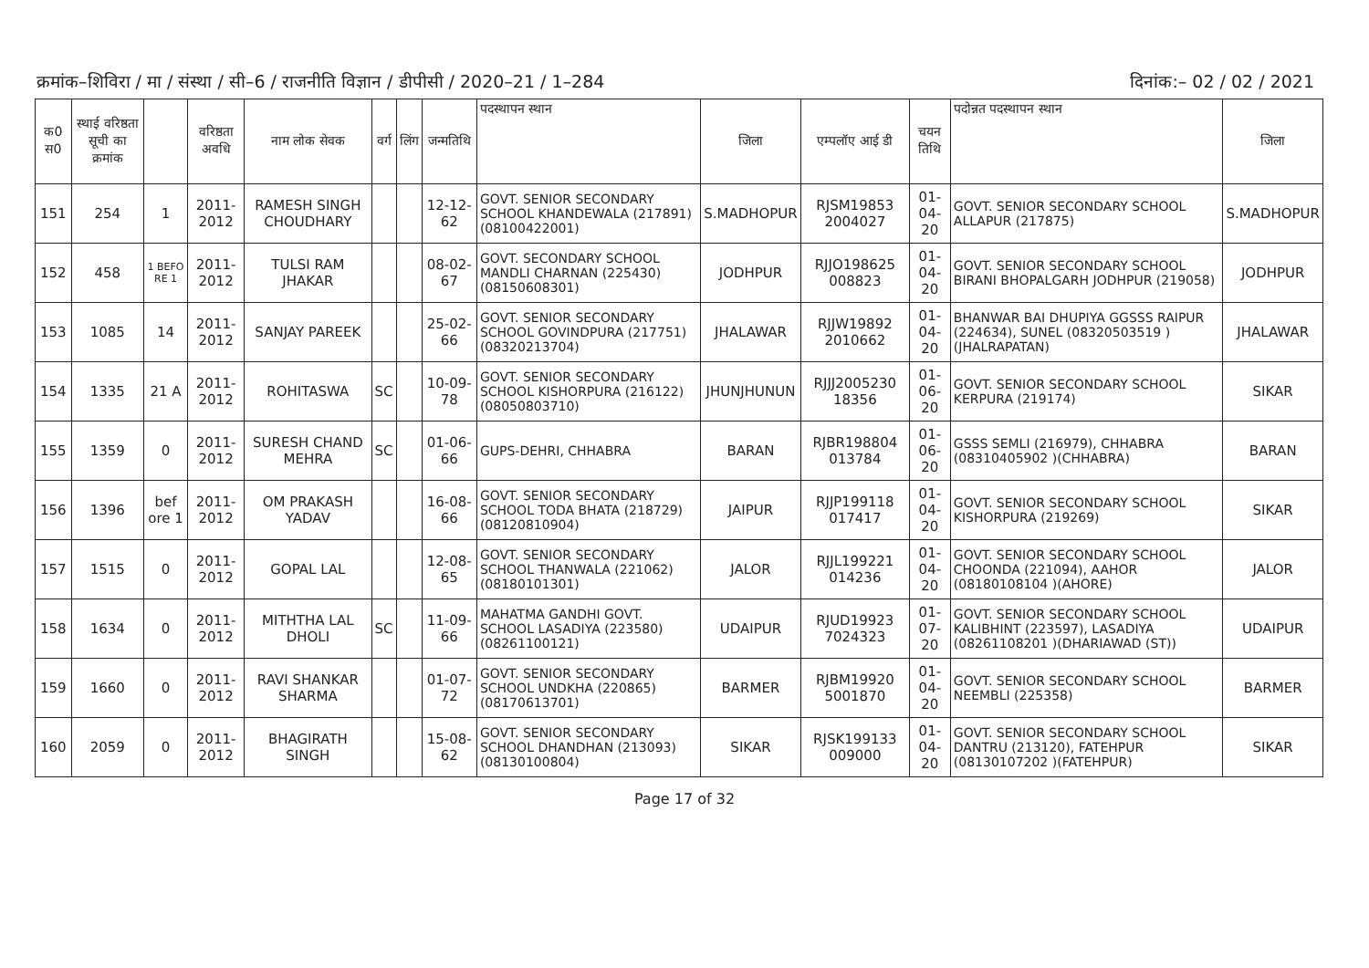क्रमांक–शिविरा / मा / संस्था / सी–6 / राजनीति विज्ञान / डीपीसी / 2020–21 / 1–284 दिनांक:– 02 / 02 / 2021
| क0 स0 | स्थाई वरिष्ठता सूची का क्रमांक | | वरिष्ठता अवधि | नाम लोक सेवक | वर्ग | लिंग | जन्मतिथि | पदस्थापन स्थान | जिला | एम्पलॉए आई डी | चयन तिथि | पदोन्नत पदस्थापन स्थान | जिला |
| --- | --- | --- | --- | --- | --- | --- | --- | --- | --- | --- | --- | --- | --- |
| 151 | 254 | 1 | 2011-2012 | RAMESH SINGH CHOUDHARY | | | 12-12-62 | GOVT. SENIOR SECONDARY SCHOOL KHANDEWALA (217891) (08100422001) | S.MADHOPUR | RJSM19853 2004027 | 01-04-20 | GOVT. SENIOR SECONDARY SCHOOL ALLAPUR (217875) | S.MADHOPUR |
| 152 | 458 | 1 BEFO RE 1 | 2011-2012 | TULSI RAM JHAKAR | | | 08-02-67 | GOVT. SECONDARY SCHOOL MANDLI CHARNAN (225430) (08150608301) | JODHPUR | RJJO198625 008823 | 01-04-20 | GOVT. SENIOR SECONDARY SCHOOL BIRANI BHOPALGARH JODHPUR (219058) | JODHPUR |
| 153 | 1085 | 14 | 2011-2012 | SANJAY PAREEK | | | 25-02-66 | GOVT. SENIOR SECONDARY SCHOOL GOVINDPURA (217751) (08320213704) | JHALAWAR | RJJW19892 2010662 | 01-04-20 | BHANWAR BAI DHUPIYA GGSSS RAIPUR (224634), SUNEL (08320503519 )(JHALRAPATAN) | JHALAWAR |
| 154 | 1335 | 21 A | 2011-2012 | ROHITASWA | SC | | 10-09-78 | GOVT. SENIOR SECONDARY SCHOOL KISHORPURA (216122) (08050803710) | JHUNJHUNUN | RJJJ2005230 18356 | 01-06-20 | GOVT. SENIOR SECONDARY SCHOOL KERPURA (219174) | SIKAR |
| 155 | 1359 | 0 | 2011-2012 | SURESH CHAND MEHRA | SC | | 01-06-66 | GUPS-DEHRI, CHHABRA | BARAN | RJBR198804 013784 | 01-06-20 | GSSS SEMLI (216979), CHHABRA (08310405902 )(CHHABRA) | BARAN |
| 156 | 1396 | bef ore 1 | 2011-2012 | OM PRAKASH YADAV | | | 16-08-66 | GOVT. SENIOR SECONDARY SCHOOL TODA BHATA (218729) (08120810904) | JAIPUR | RJJP199118 017417 | 01-04-20 | GOVT. SENIOR SECONDARY SCHOOL KISHORPURA (219269) | SIKAR |
| 157 | 1515 | 0 | 2011-2012 | GOPAL LAL | | | 12-08-65 | GOVT. SENIOR SECONDARY SCHOOL THANWALA (221062) (08180101301) | JALOR | RJJL199221 014236 | 01-04-20 | GOVT. SENIOR SECONDARY SCHOOL CHOONDA (221094), AAHOR (08180108104 )(AHORE) | JALOR |
| 158 | 1634 | 0 | 2011-2012 | MITHTHA LAL DHOLI | SC | | 11-09-66 | MAHATMA GANDHI GOVT. SCHOOL LASADIYA (223580) (08261100121) | UDAIPUR | RJUD19923 7024323 | 01-07-20 | GOVT. SENIOR SECONDARY SCHOOL KALIBHINT (223597), LASADIYA (08261108201 )(DHARIAWAD (ST)) | UDAIPUR |
| 159 | 1660 | 0 | 2011-2012 | RAVI SHANKAR SHARMA | | | 01-07-72 | GOVT. SENIOR SECONDARY SCHOOL UNDKHA (220865) (08170613701) | BARMER | RJBM19920 5001870 | 01-04-20 | GOVT. SENIOR SECONDARY SCHOOL NEEMBLI (225358) | BARMER |
| 160 | 2059 | 0 | 2011-2012 | BHAGIRATH SINGH | | | 15-08-62 | GOVT. SENIOR SECONDARY SCHOOL DHANDHAN (213093) (08130100804) | SIKAR | RJSK199133 009000 | 01-04-20 | GOVT. SENIOR SECONDARY SCHOOL DANTRU (213120), FATEHPUR (08130107202 )(FATEHPUR) | SIKAR |
Page 17 of 32